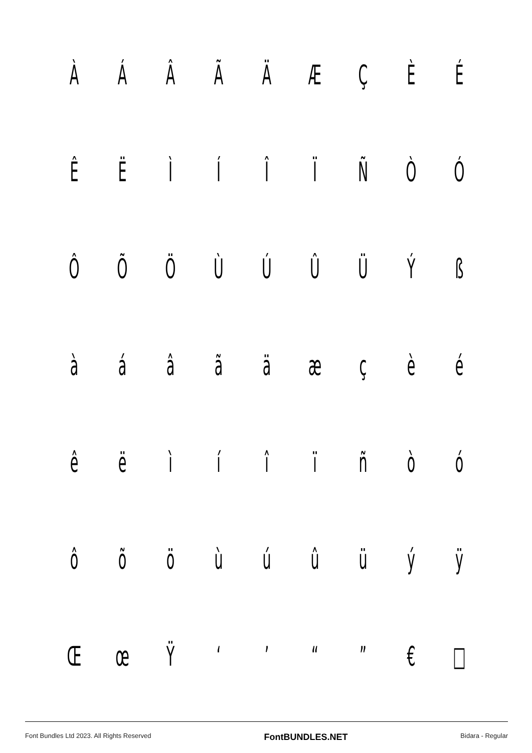ÀÁÂÃÄÆÇÈÉ
ÊËÌÍÎÏÑÒÓ
ÔÕÖÙÚÛÜÝß
àáâãäæçèé
êëìíîïñòó
ôõöùúûüýÿ
ŒœŸ ‘’ “” € □
Font Bundles Ltd 2023. All Rights Reserved FontBUNDLES.NET Bidara - Regular